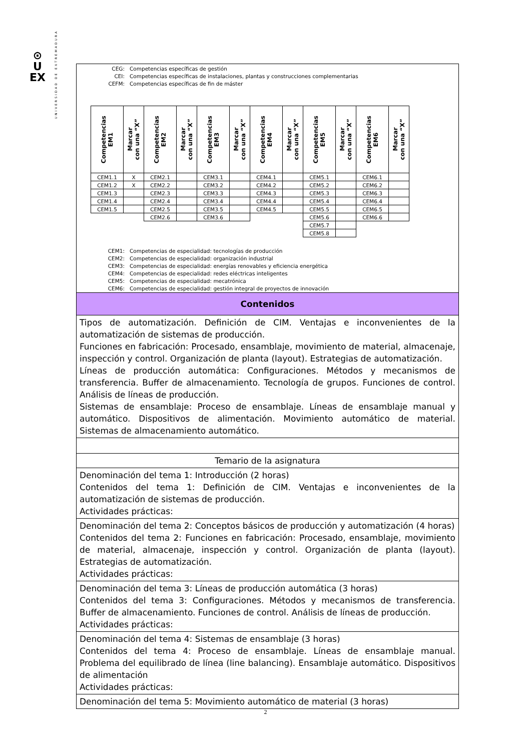⊙
U
EX
UNIVERSIDAD DE EXTREMADURA
CEG: Competencias específicas de gestión
CEI: Competencias específicas de instalaciones, plantas y construcciones complementarias
CEFM: Competencias específicas de fin de máster
| Competencias EM1 | Marcar con una “X” | Competencias EM2 | Marcar con una “X” | Competencias EM3 | Marcar con una “X” | Competencias EM4 | Marcar con una “X” | Competencias EM5 | Marcar con una “X” | Competencias EM6 | Marcar con una “X” |
| --- | --- | --- | --- | --- | --- | --- | --- | --- | --- | --- | --- |
| CEM1.1 | X | CEM2.1 | | CEM3.1 | | CEM4.1 | | CEM5.1 | | CEM6.1 | |
| CEM1.2 | X | CEM2.2 | | CEM3.2 | | CEM4.2 | | CEM5.2 | | CEM6.2 | |
| CEM1.3 | | CEM2.3 | | CEM3.3 | | CEM4.3 | | CEM5.3 | | CEM6.3 | |
| CEM1.4 | | CEM2.4 | | CEM3.4 | | CEM4.4 | | CEM5.4 | | CEM6.4 | |
| CEM1.5 | | CEM2.5 | | CEM3.5 | | CEM4.5 | | CEM5.5 | | CEM6.5 | |
| | | CEM2.6 | | CEM3.6 | | | | CEM5.6 | | CEM6.6 | |
| | | | | | | | | CEM5.7 | | | |
| | | | | | | | | CEM5.8 | | | |
CEM1: Competencias de especialidad: tecnologías de producción
CEM2: Competencias de especialidad: organización industrial
CEM3: Competencias de especialidad: energías renovables y eficiencia energética
CEM4: Competencias de especialidad: redes eléctricas inteligentes
CEM5: Competencias de especialidad: mecatrónica
CEM6: Competencias de especialidad: gestión integral de proyectos de innovación
Contenidos
Tipos de automatización. Definición de CIM. Ventajas e inconvenientes de la automatización de sistemas de producción.
Funciones en fabricación: Procesado, ensamblaje, movimiento de material, almacenaje, inspección y control. Organización de planta (layout). Estrategias de automatización.
Líneas de producción automática: Configuraciones. Métodos y mecanismos de transferencia. Buffer de almacenamiento. Tecnología de grupos. Funciones de control. Análisis de líneas de producción.
Sistemas de ensamblaje: Proceso de ensamblaje. Líneas de ensamblaje manual y automático. Dispositivos de alimentación. Movimiento automático de material. Sistemas de almacenamiento automático.
Temario de la asignatura
Denominación del tema 1: Introducción (2 horas)
Contenidos del tema 1: Definición de CIM. Ventajas e inconvenientes de la automatización de sistemas de producción.
Actividades prácticas:
Denominación del tema 2: Conceptos básicos de producción y automatización (4 horas)
Contenidos del tema 2: Funciones en fabricación: Procesado, ensamblaje, movimiento de material, almacenaje, inspección y control. Organización de planta (layout). Estrategias de automatización.
Actividades prácticas:
Denominación del tema 3: Líneas de producción automática (3 horas)
Contenidos del tema 3: Configuraciones. Métodos y mecanismos de transferencia. Buffer de almacenamiento. Funciones de control. Análisis de líneas de producción.
Actividades prácticas:
Denominación del tema 4: Sistemas de ensamblaje (3 horas)
Contenidos del tema 4: Proceso de ensamblaje. Líneas de ensamblaje manual. Problema del equilibrado de línea (line balancing). Ensamblaje automático. Dispositivos de alimentación
Actividades prácticas:
Denominación del tema 5: Movimiento automático de material (3 horas)
2